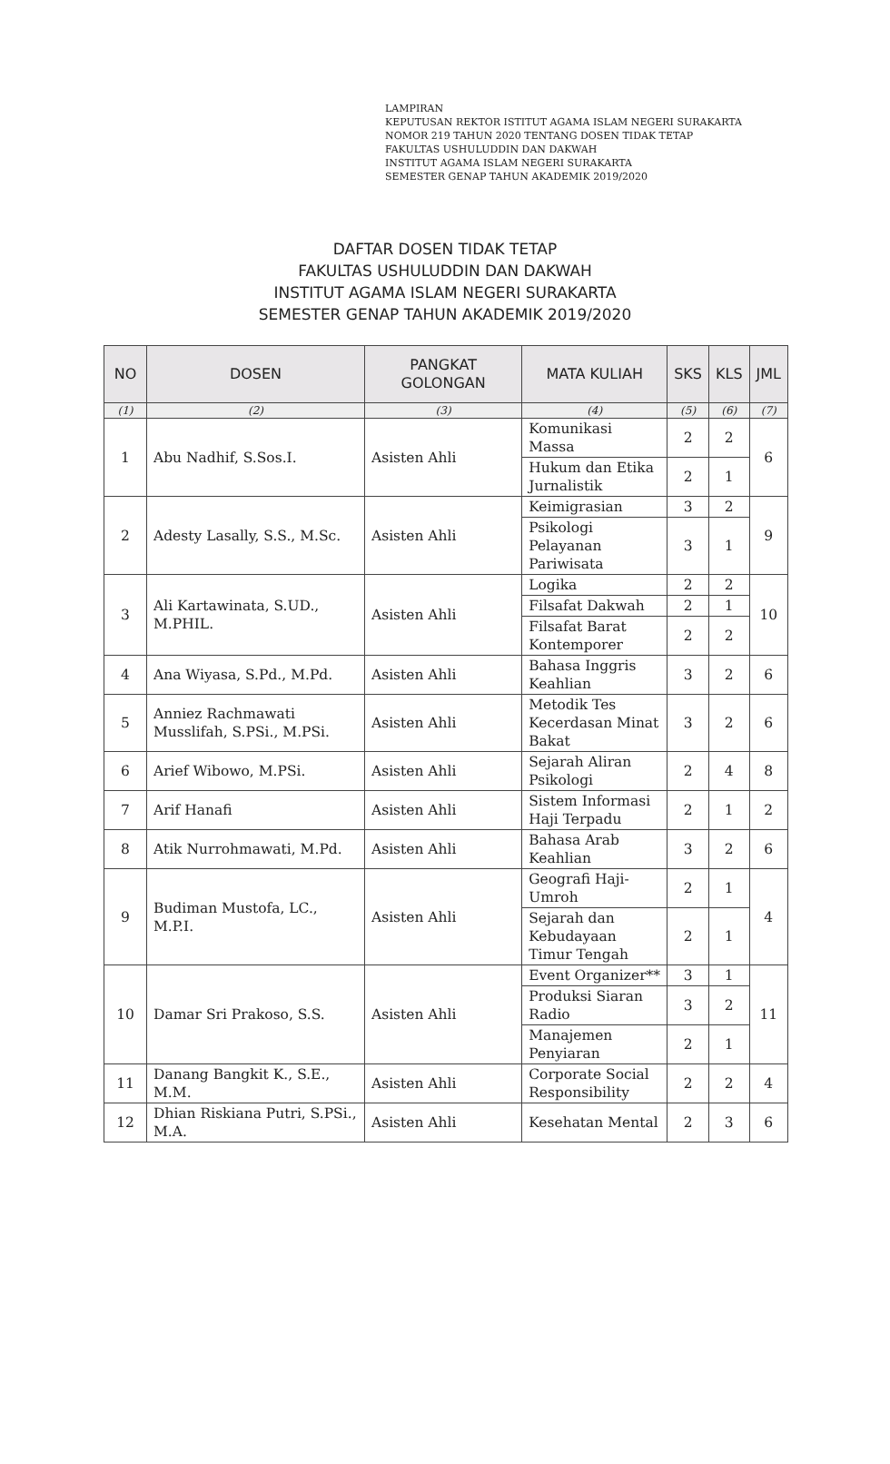LAMPIRAN
KEPUTUSAN REKTOR ISTITUT AGAMA ISLAM NEGERI SURAKARTA
NOMOR 219 TAHUN 2020 TENTANG DOSEN TIDAK TETAP
FAKULTAS USHULUDDIN DAN DAKWAH
INSTITUT AGAMA ISLAM NEGERI SURAKARTA
SEMESTER GENAP TAHUN AKADEMIK 2019/2020
DAFTAR DOSEN TIDAK TETAP
FAKULTAS USHULUDDIN DAN DAKWAH
INSTITUT AGAMA ISLAM NEGERI SURAKARTA
SEMESTER GENAP TAHUN AKADEMIK 2019/2020
| NO | DOSEN | PANGKAT GOLONGAN | MATA KULIAH | SKS | KLS | JML |
| --- | --- | --- | --- | --- | --- | --- |
| (1) | (2) | (3) | (4) | (5) | (6) | (7) |
| 1 | Abu Nadhif, S.Sos.I. | Asisten Ahli | Komunikasi Massa | 2 | 2 | 6 |
| | | | Hukum dan Etika Jurnalistik | 2 | 1 | |
| 2 | Adesty Lasally, S.S., M.Sc. | Asisten Ahli | Keimigrasian | 3 | 2 | 9 |
| | | | Psikologi Pelayanan Pariwisata | 3 | 1 | |
| 3 | Ali Kartawinata, S.UD., M.PHIL. | Asisten Ahli | Logika | 2 | 2 | 10 |
| | | | Filsafat Dakwah | 2 | 1 | |
| | | | Filsafat Barat Kontemporer | 2 | 2 | |
| 4 | Ana Wiyasa, S.Pd., M.Pd. | Asisten Ahli | Bahasa Inggris Keahlian | 3 | 2 | 6 |
| 5 | Anniez Rachmawati Musslifah, S.PSi., M.PSi. | Asisten Ahli | Metodik Tes Kecerdasan Minat Bakat | 3 | 2 | 6 |
| 6 | Arief Wibowo, M.PSi. | Asisten Ahli | Sejarah Aliran Psikologi | 2 | 4 | 8 |
| 7 | Arif Hanafi | Asisten Ahli | Sistem Informasi Haji Terpadu | 2 | 1 | 2 |
| 8 | Atik Nurrohmawati, M.Pd. | Asisten Ahli | Bahasa Arab Keahlian | 3 | 2 | 6 |
| 9 | Budiman Mustofa, LC., M.P.I. | Asisten Ahli | Geografi Haji-Umroh | 2 | 1 | 4 |
| | | | Sejarah dan Kebudayaan Timur Tengah | 2 | 1 | |
| 10 | Damar Sri Prakoso, S.S. | Asisten Ahli | Event Organizer** | 3 | 1 | 11 |
| | | | Produksi Siaran Radio | 3 | 2 | |
| | | | Manajemen Penyiaran | 2 | 1 | |
| 11 | Danang Bangkit K., S.E., M.M. | Asisten Ahli | Corporate Social Responsibility | 2 | 2 | 4 |
| 12 | Dhian Riskiana Putri, S.PSi., M.A. | Asisten Ahli | Kesehatan Mental | 2 | 3 | 6 |